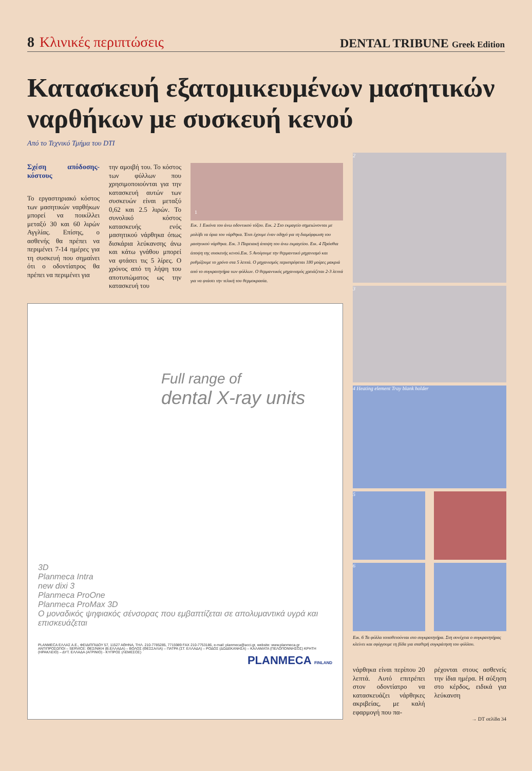8 Κλινικές περιπτώσεις
DENTAL TRIBUNE Greek Edition
Κατασκευή εξατομικευμένων μασητικών ναρθήκων με συσκευή κενού
Από το Τεχνικό Τμήμα του DTI
Σχέση απόδοσης-κόστους
Το εργαστηριακό κόστος των μασητικών ναρθήκων μπορεί να ποικίλλει μεταξύ 30 και 60 λιρών Αγγλίας. Επίσης, ο ασθενής θα πρέπει να περιμένει 7-14 ημέρες για τη συσκευή που σημαίνει ότι ο οδοντίατρος θα πρέπει να περιμένει για
την αμοιβή του. Το κόστος των φύλλων που χρησιμοποιούνται για την κατασκευή αυτών των συσκευών είναι μεταξύ 0,62 και 2.5 λιρών. Το συνολικό κόστος κατασκευής ενός μασητικού νάρθηκα όπως δισκάρια λεύκανσης άνω και κάτω γνάθου μπορεί να φτάσει τις 5 λίρες. Ο χρόνος από τη λήψη του αποτυπώματος ως την κατασκευή του
1
Εικ. 1 Εικόνα του άνω οδοντικού τόξου. Εικ. 2 Στο εκμαγείο σημειώνονται με μολύβι τα όρια του νάρθηκα. Έτσι έχουμε έναν οδηγό για τη διαμόρφωση του μασητικού νάρθηκα. Εικ. 3 Παρειακή άποψη του άνω εκμαγείου. Εικ. 4 Πρόσθια άποψη της συσκευής κενού.Εικ. 5 Ανοίγουμε την θερμαντικό μηχανισμό και ρυθμίζουμε το χρόνο στα 5 λεπτά. Ο μηχανισμός περιστρέφεται 180 μοίρες μακριά από το συγκρατητήρα των φύλλων. Ο θερμαντικός μηχανισμός χρειάζεται 2-3 λεπτά για να φτάσει την τελική του θερμοκρασία.
Full range of
dental X-ray units
3D
Planmeca Intra
new dixi 3
Planmeca ProOne
Planmeca ProMax 3D
Ο μοναδικός ψηφιακός σένσορας που εμβαπτίζεται σε απολυμαντικά υγρά και επισκευάζεται
PLANMECA ΕΛΛΑΣ Α.Ε., ΦΕΙΔΙΠΠΙΔΟΥ 57, 11527 ΑΘΗΝΑ, ΤΗΛ. 210-7785285, 7715989 FAX 210-7753186, e-mail: planmeca@acci.gr, website: www.planmeca.gr
ΑΝΤΙΠΡΟΣΩΠΟΙ – SERVICE: ΘΕΣ/ΝΙΚΗ (Β.ΕΛΛΑΔΑ) – ΒΟΛΟΣ (ΘΕΣΣΑΛΙΑ) – ΠΑΤΡΑ (ΣΤ. ΕΛΛΑΔΑ) – ΡΟΔΟΣ (ΔΩΔΕΚΑΝΗΣΑ) – ΚΑΛΑΜΑΤΑ (ΠΕΛΟΠΟΝΝΗΣΟΣ) ΚΡΗΤΗ (ΗΡΑΚΛΕΙΟ) – ΔΥΤ. ΕΛΛΑΔΑ (ΑΓΡΙΝΙΟ) - ΚΥΠΡΟΣ (ΛΕΜΕΣΟΣ)
PLANMECA FINLAND
2
3
4 Heating element Tray blank holder
5
6
Εικ. 6 Τα φύλλα τοποθετούνται στο συγκρατητήρα. Στη συνέχεια ο συγκρατητήρας κλείνει και σφίγγουμε τη βίδα για σταθερή συγκράτηση του φύλλου.
νάρθηκα είναι περίπου 20 λεπτά. Αυτό επιτρέπει στον οδοντίατρο να κατασκευάζει νάρθηκες ακριβείας, με καλή εφαρμογή που πα-
ρέχονται στους ασθενείς την ίδια ημέρα. Η αύξηση στο κέρδος, ειδικά για λεύκανση
→ DT σελίδα 34